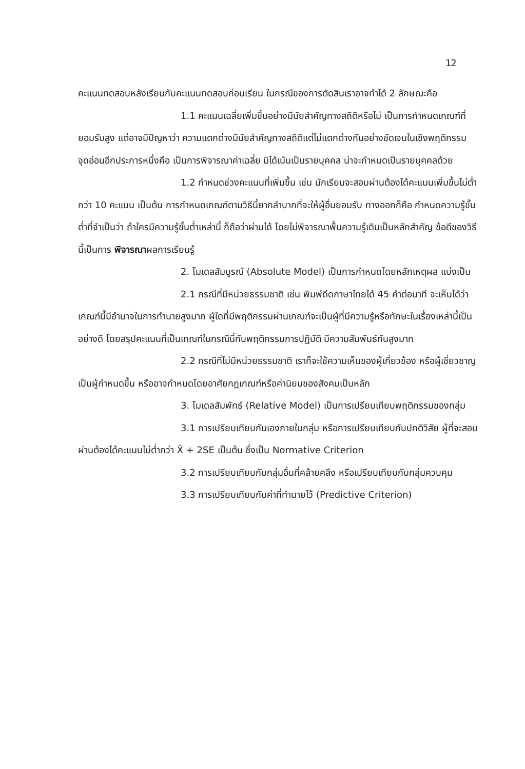12
คะแนนทดสอบหลังเรียนกับคะแนนทดสอบก่อนเรียน ในกรณีของการตัดสินเราอาจทำได้ 2 ลักษณะคือ
1.1 คะแนนเฉลี่ยเพิ่มขึ้นอย่างมีนัยสำคัญทางสถิติหรือไม่ เป็นการกำหนดเกณฑ์ที่ยอมรับสูง แต่อาจมีปัญหาว่า ความแตกต่างมีนัยสำคัญทางสถิติแต่ไม่แตกต่างกันอย่างชัดเจนในเชิงพฤติกรรม จุดอ่อนอีกประการหนึ่งคือ เป็นการพิจารณาค่าเฉลี่ย มิได้เน้นเป็นรายบุคคล น่าจะกำหนดเป็นรายบุคคลด้วย
1.2 กำหนดช่วงคะแนนที่เพิ่มขึ้น เช่น นักเรียนจะสอบผ่านต้องได้คะแนนเพิ่มขึ้นไม่ต่ำกว่า 10 คะแนน เป็นต้น การกำหนดเกณฑ์ตามวิธีนี้ยากลำบากที่จะให้ผู้อื่นยอมรับ ทางออกก็คือ กำหนดความรู้ขั้นต่ำที่จำเป็นว่า ถ้าใครมีความรู้ขั้นต่ำเหล่านี้ ก็ถือว่าผ่านได้ โดยไม่พิจารณาพื้นความรู้เดิมเป็นหลักสำคัญ ข้อดีของวิธีนี้เป็นการ พิจารณาผลการเรียนรู้
2. โมเดลสัมบูรณ์ (Absolute Model) เป็นการกำหนดโดยหลักเหตุผล แบ่งเป็น
2.1 กรณีที่มีหน่วยธรรมชาติ เช่น พิมพ์ดีดภาษาไทยได้ 45 คำต่อนาที จะเห็นได้ว่าเกณฑ์นี้มีอำนาจในการทำนายสูงมาก ผู้ใดที่มีพฤติกรรมผ่านเกณฑ์จะเป็นผู้ที่มีความรู้หรือทักษะในเรื่องเหล่านี้เป็นอย่างดี โดยสรุปคะแนนที่เป็นเกณฑ์ในกรณีนี้กับพฤติกรรมการปฏิบัติ มีความสัมพันธ์กันสูงมาก
2.2 กรณีที่ไม่มีหน่วยธรรมชาติ เราก็จะใช้ความเห็นของผู้เกี่ยวข้อง หรือผู้เชี่ยวชาญเป็นผู้กำหนดขึ้น หรืออาจกำหนดโดยอาศัยกฎเกณฑ์หรือค่านิยมของสังคมเป็นหลัก
3. โมเดลสัมพัทธ์ (Relative Model) เป็นการเปรียบเทียบพฤติกรรมของกลุ่ม
3.1 การเปรียบเทียบกันเองภายในกลุ่ม หรือการเปรียบเทียบกับปกติวิสัย ผู้ที่จะสอบผ่านต้องได้คะแนนไม่ต่ำกว่า X̄ + 2SE เป็นต้น ซึ่งเป็น Normative Criterion
3.2 การเปรียบเทียบกับกลุ่มอื่นที่คล้ายคลึง หรือเปรียบเทียบกับกลุ่มควบคุม
3.3 การเปรียบเทียบกับค่าที่ทำนายไว้ (Predictive Criterion)